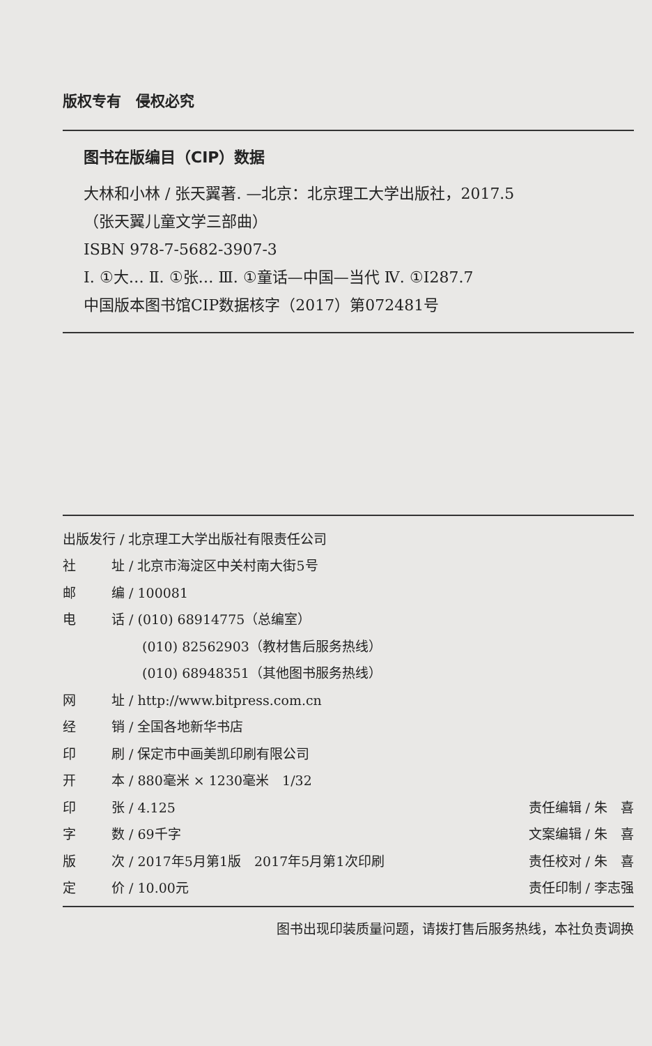版权专有　侵权必究
图书在版编目（CIP）数据
大林和小林 / 张天翼著. —北京：北京理工大学出版社，2017.5
（张天翼儿童文学三部曲）
ISBN 978-7-5682-3907-3
Ⅰ. ①大… Ⅱ. ①张… Ⅲ. ①童话—中国—当代 Ⅳ. ①I287.7
中国版本图书馆CIP数据核字（2017）第072481号
| 出版发行 / 北京理工大学出版社有限责任公司 | | |
| 社 | 址 / 北京市海淀区中关村南大街5号 | |
| 邮 | 编 / 100081 | |
| 电 | 话 / (010) 68914775（总编室） | |
| | (010) 82562903（教材售后服务热线） | |
| | (010) 68948351（其他图书服务热线） | |
| 网 | 址 / http://www.bitpress.com.cn | |
| 经 | 销 / 全国各地新华书店 | |
| 印 | 刷 / 保定市中画美凯印刷有限公司 | |
| 开 | 本 / 880毫米 × 1230毫米 1/32 | |
| 印 | 张 / 4.125 | 责任编辑 / 朱 喜 |
| 字 | 数 / 69千字 | 文案编辑 / 朱 喜 |
| 版 | 次 / 2017年5月第1版 2017年5月第1次印刷 | 责任校对 / 朱 喜 |
| 定 | 价 / 10.00元 | 责任印制 / 李志强 |
图书出现印装质量问题，请拨打售后服务热线，本社负责调换